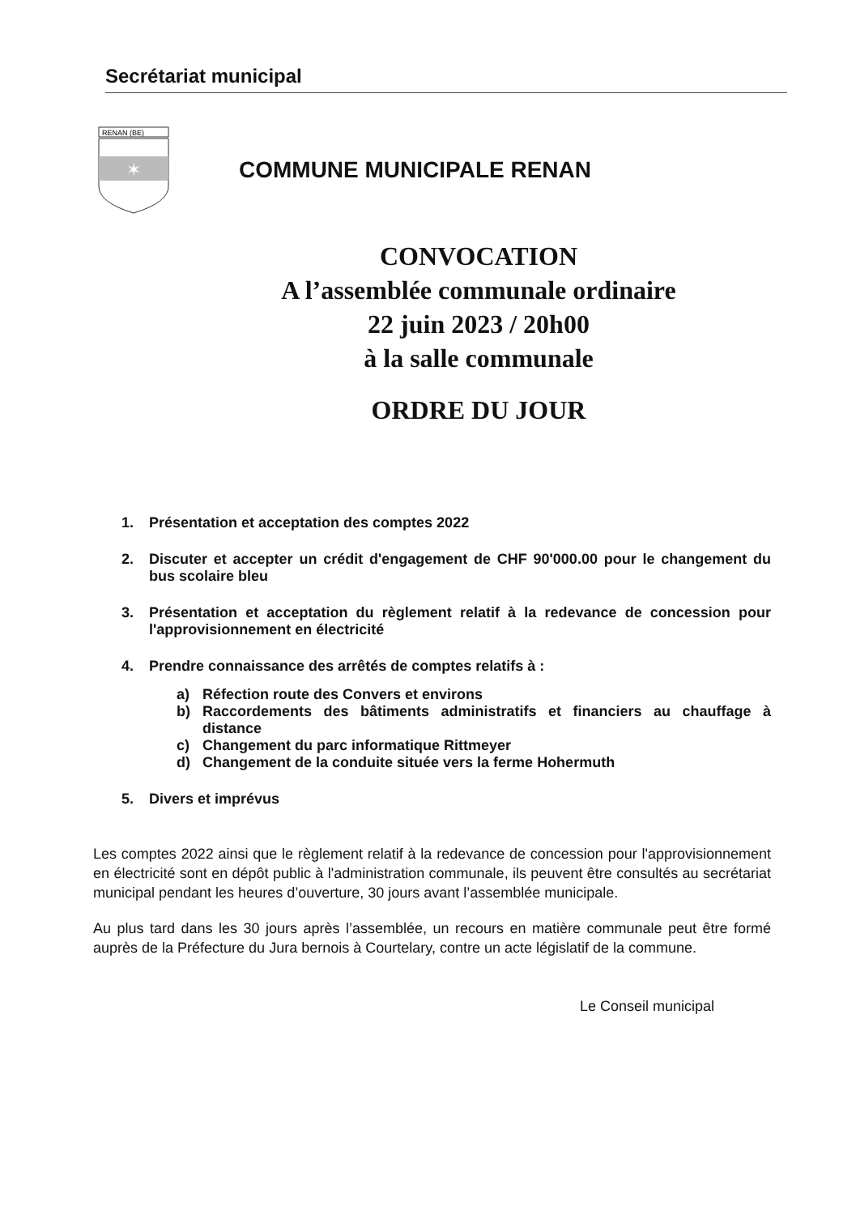Secrétariat municipal
RENAN (BE)
✶
COMMUNE MUNICIPALE RENAN
CONVOCATION
A l’assemblée communale ordinaire
22 juin 2023 / 20h00
à la salle communale
ORDRE DU JOUR
1. Présentation et acceptation des comptes 2022
2. Discuter et accepter un crédit d'engagement de CHF 90'000.00 pour le changement du bus scolaire bleu
3. Présentation et acceptation du règlement relatif à la redevance de concession pour l'approvisionnement en électricité
4. Prendre connaissance des arrêtés de comptes relatifs à :
a) Réfection route des Convers et environs
b) Raccordements des bâtiments administratifs et financiers au chauffage à distance
c) Changement du parc informatique Rittmeyer
d) Changement de la conduite située vers la ferme Hohermuth
5. Divers et imprévus
Les comptes 2022 ainsi que le règlement relatif à la redevance de concession pour l'approvisionnement en électricité sont en dépôt public à l'administration communale, ils peuvent être consultés au secrétariat municipal pendant les heures d’ouverture, 30 jours avant l’assemblée municipale.
Au plus tard dans les 30 jours après l’assemblée, un recours en matière communale peut être formé auprès de la Préfecture du Jura bernois à Courtelary, contre un acte législatif de la commune.
Le Conseil municipal